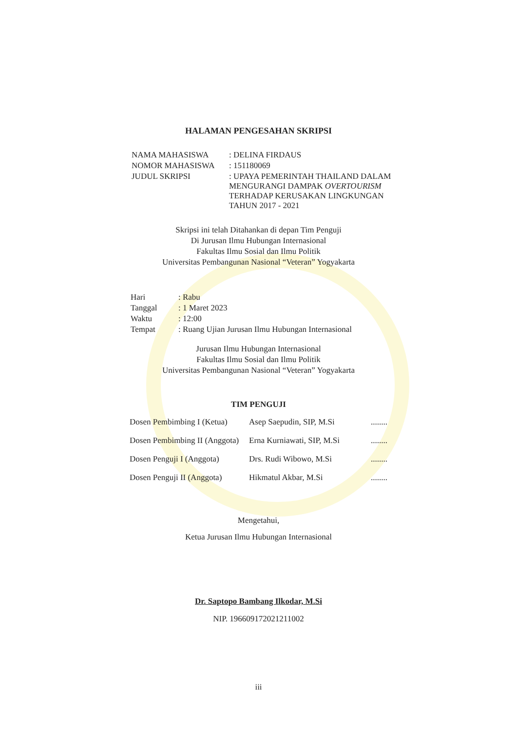HALAMAN PENGESAHAN SKRIPSI
| NAMA MAHASISWA | : DELINA FIRDAUS |
| NOMOR MAHASISWA | : 151180069 |
| JUDUL SKRIPSI | : UPAYA PEMERINTAH THAILAND DALAM MENGURANGI DAMPAK OVERTOURISM TERHADAP KERUSAKAN LINGKUNGAN TAHUN 2017 - 2021 |
Skripsi ini telah Ditahankan di depan Tim Penguji
Di Jurusan Ilmu Hubungan Internasional
Fakultas Ilmu Sosial dan Ilmu Politik
Universitas Pembangunan Nasional “Veteran” Yogyakarta
| Hari | : Rabu |
| Tanggal | : 1 Maret 2023 |
| Waktu | : 12:00 |
| Tempat | : Ruang Ujian Jurusan Ilmu Hubungan Internasional |
Jurusan Ilmu Hubungan Internasional
Fakultas Ilmu Sosial dan Ilmu Politik
Universitas Pembangunan Nasional “Veteran” Yogyakarta
TIM PENGUJI
| Dosen Pembimbing I (Ketua) | Asep Saepudin, SIP, M.Si | ........ |
| Dosen Pembimbing II (Anggota) | Erna Kurniawati, SIP, M.Si | ........ |
| Dosen Penguji I (Anggota) | Drs. Rudi Wibowo, M.Si | ........ |
| Dosen Penguji II (Anggota) | Hikmatul Akbar, M.Si | ........ |
Mengetahui,
Ketua Jurusan Ilmu Hubungan Internasional
Dr. Saptopo Bambang Ilkodar, M.Si
NIP. 196609172021211002
iii